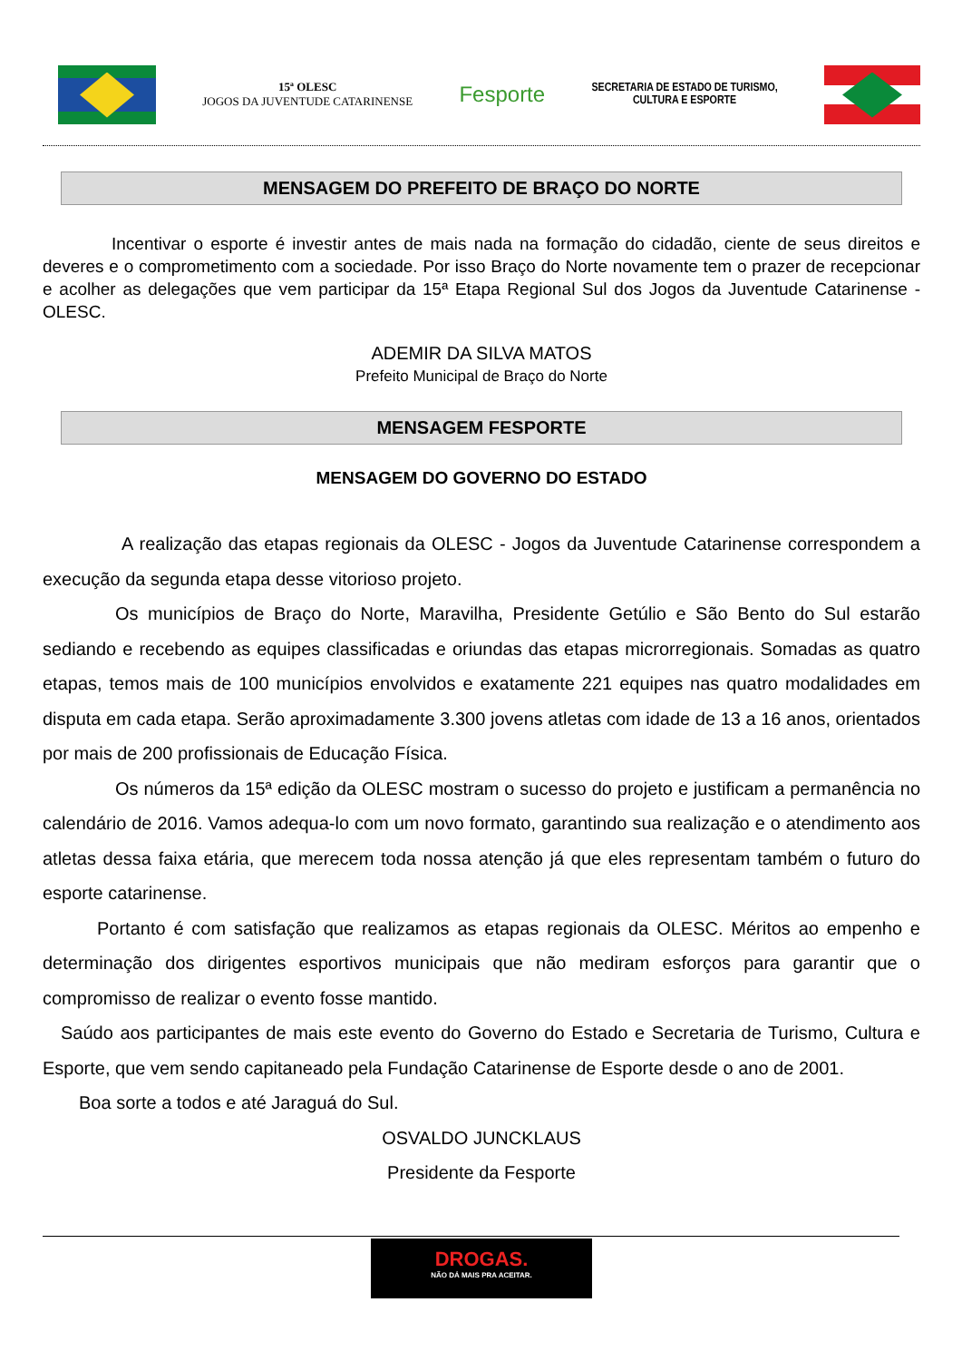15ª OLESC
JOGOS DA JUVENTUDE CATARINENSE
Fesporte
SECRETARIA DE ESTADO DE TURISMO,
CULTURA E ESPORTE
MENSAGEM DO PREFEITO DE BRAÇO DO NORTE
    Incentivar o esporte é investir antes de mais nada na formação do cidadão, ciente de seus direitos e deveres e o comprometimento com a sociedade. Por isso Braço do Norte novamente tem o prazer de recepcionar e acolher as delegações que vem participar da 15ª Etapa Regional Sul dos Jogos da Juventude Catarinense - OLESC.
ADEMIR DA SILVA MATOS
Prefeito Municipal de Braço do Norte
MENSAGEM FESPORTE
MENSAGEM DO GOVERNO DO ESTADO
     A realização das etapas regionais da OLESC - Jogos da Juventude Catarinense correspondem a execução da segunda etapa desse vitorioso projeto.
    Os municípios de Braço do Norte, Maravilha, Presidente Getúlio e São Bento do Sul estarão sediando e recebendo as equipes classificadas e oriundas das etapas microrregionais. Somadas as quatro etapas, temos mais de 100 municípios envolvidos e exatamente 221 equipes nas quatro modalidades em disputa em cada etapa. Serão aproximadamente 3.300 jovens atletas com idade de 13 a 16 anos, orientados por mais de 200 profissionais de Educação Física.
    Os números da 15ª edição da OLESC mostram o sucesso do projeto e justificam a permanência no calendário de 2016. Vamos adequa-lo com um novo formato, garantindo sua realização e o atendimento aos atletas dessa faixa etária, que merecem toda nossa atenção já que eles representam também o futuro do esporte catarinense.
   Portanto é com satisfação que realizamos as etapas regionais da OLESC. Méritos ao empenho e determinação dos dirigentes esportivos municipais que não mediram esforços para garantir que o compromisso de realizar o evento fosse mantido.
 Saúdo aos participantes de mais este evento do Governo do Estado e Secretaria de Turismo, Cultura e Esporte, que vem sendo capitaneado pela Fundação Catarinense de Esporte desde o ano de 2001.
  Boa sorte a todos e até Jaraguá do Sul.
OSVALDO JUNCKLAUS
Presidente da Fesporte
DROGAS.
NÃO DÁ MAIS PRA ACEITAR.